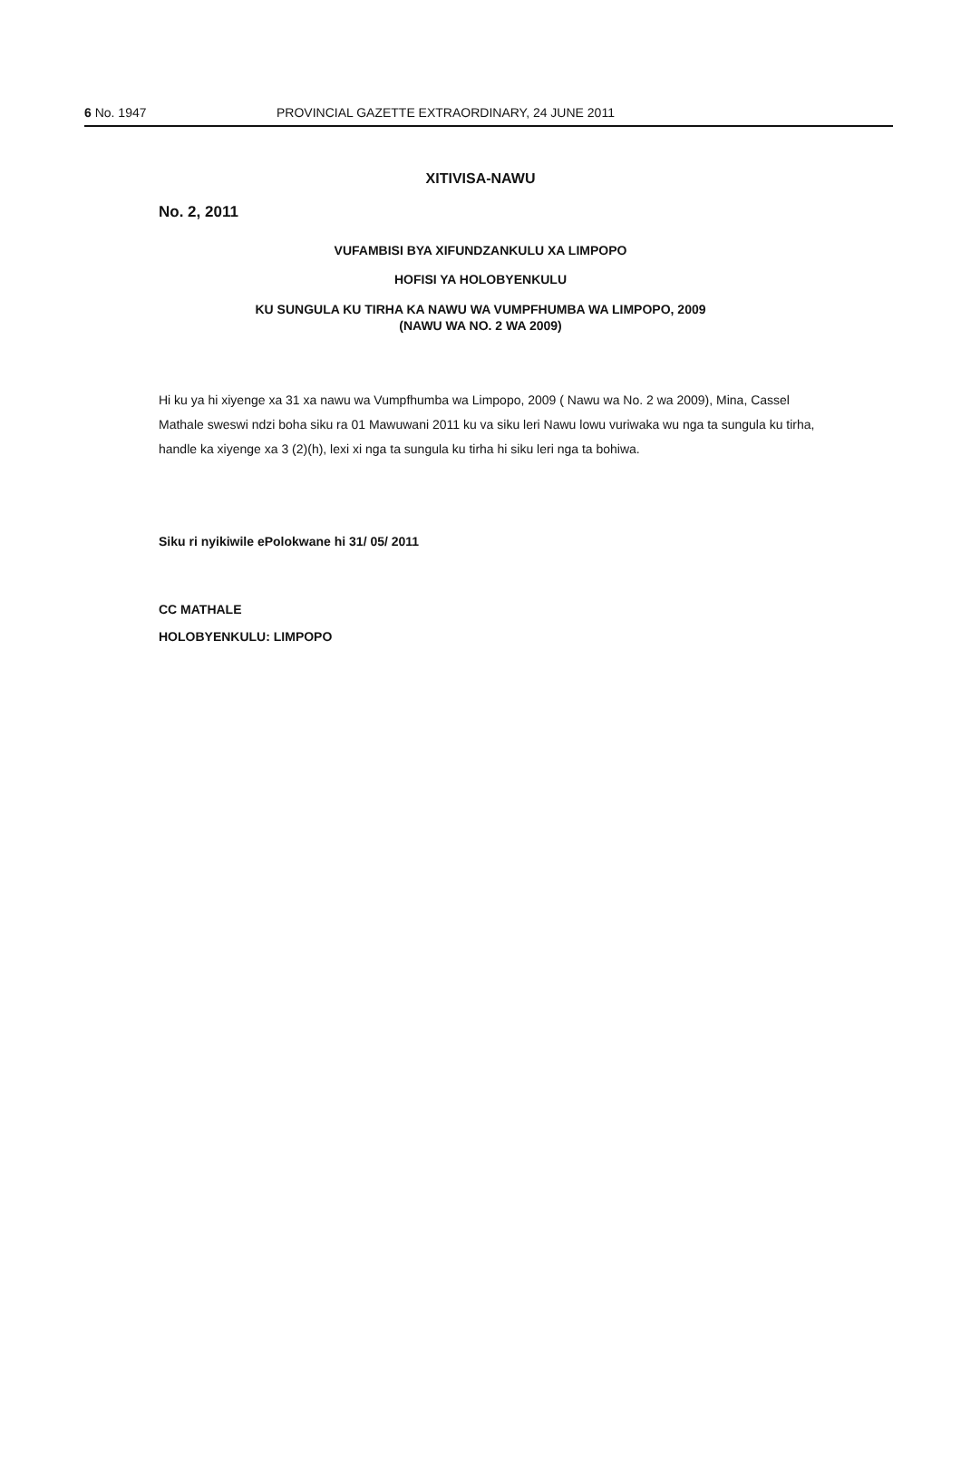6 No. 1947 PROVINCIAL GAZETTE EXTRAORDINARY, 24 JUNE 2011
XITIVISA-NAWU
No. 2, 2011
VUFAMBISI BYA XIFUNDZANKULU XA LIMPOPO
HOFISI YA HOLOBYENKULU
KU SUNGULA KU TIRHA KA NAWU WA VUMPFHUMBA WA LIMPOPO, 2009
(NAWU WA NO. 2 WA 2009)
Hi ku ya hi xiyenge xa 31 xa nawu wa Vumpfhumba wa Limpopo, 2009 ( Nawu wa No. 2 wa 2009), Mina, Cassel Mathale sweswi ndzi boha siku ra 01 Mawuwani 2011 ku va siku leri Nawu lowu vuriwaka wu nga ta sungula ku tirha, handle ka xiyenge xa 3 (2)(h), lexi xi nga ta sungula ku tirha hi siku leri nga ta bohiwa.
Siku ri nyikiwile ePolokwane hi 31/ 05/ 2011
CC MATHALE
HOLOBYENKULU: LIMPOPO